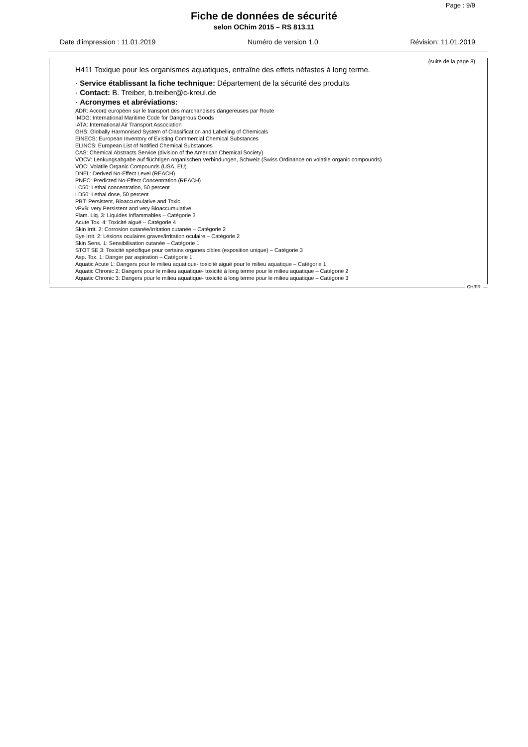Page : 9/9
Fiche de données de sécurité
selon OChim 2015 – RS 813.11
Date d'impression : 11.01.2019 Numéro de version 1.0 Révision: 11.01.2019
(suite de la page 8)
H411 Toxique pour les organismes aquatiques, entraîne des effets néfastes à long terme.
· Service établissant la fiche technique: Département de la sécurité des produits
· Contact: B. Treiber, b.treiber@c-kreul.de
· Acronymes et abréviations:
ADR: Accord européen sur le transport des marchandises dangereuses par Route
IMDG: International Maritime Code for Dangerous Goods
IATA: International Air Transport Association
GHS: Globally Harmonised System of Classification and Labelling of Chemicals
EINECS: European Inventory of Existing Commercial Chemical Substances
ELINCS: European List of Notified Chemical Substances
CAS: Chemical Abstracts Service (division of the American Chemical Society)
VOCV: Lenkungsabgabe auf flüchtigen organischen Verbindungen, Schweiz (Swiss Ordinance on volatile organic compounds)
VOC: Volatile Organic Compounds (USA, EU)
DNEL: Derived No-Effect Level (REACH)
PNEC: Predicted No-Effect Concentration (REACH)
LC50: Lethal concentration, 50 percent
LD50: Lethal dose, 50 percent
PBT: Persistent, Bioaccumulative and Toxic
vPvB: very Persistent and very Bioaccumulative
Flam. Liq. 3: Liquides inflammables – Catégorie 3
Acute Tox. 4: Toxicité aiguë – Catégorie 4
Skin Irrit. 2: Corrosion cutanée/irritation cutanée – Catégorie 2
Eye Irrit. 2: Lésions oculaires graves/irritation oculaire – Catégorie 2
Skin Sens. 1: Sensibilisation cutanée – Catégorie 1
STOT SE 3: Toxicité spécifique pour certains organes cibles (exposition unique) – Catégorie 3
Asp. Tox. 1: Danger par aspiration – Catégorie 1
Aquatic Acute 1: Dangers pour le milieu aquatique- toxicité aiguë pour le milieu aquatique – Catégorie 1
Aquatic Chronic 2: Dangers pour le milieu aquatique- toxicité à long terme pour le milieu aquatique – Catégorie 2
Aquatic Chronic 3: Dangers pour le milieu aquatique- toxicité à long terme pour le milieu aquatique – Catégorie 3
CH/FR